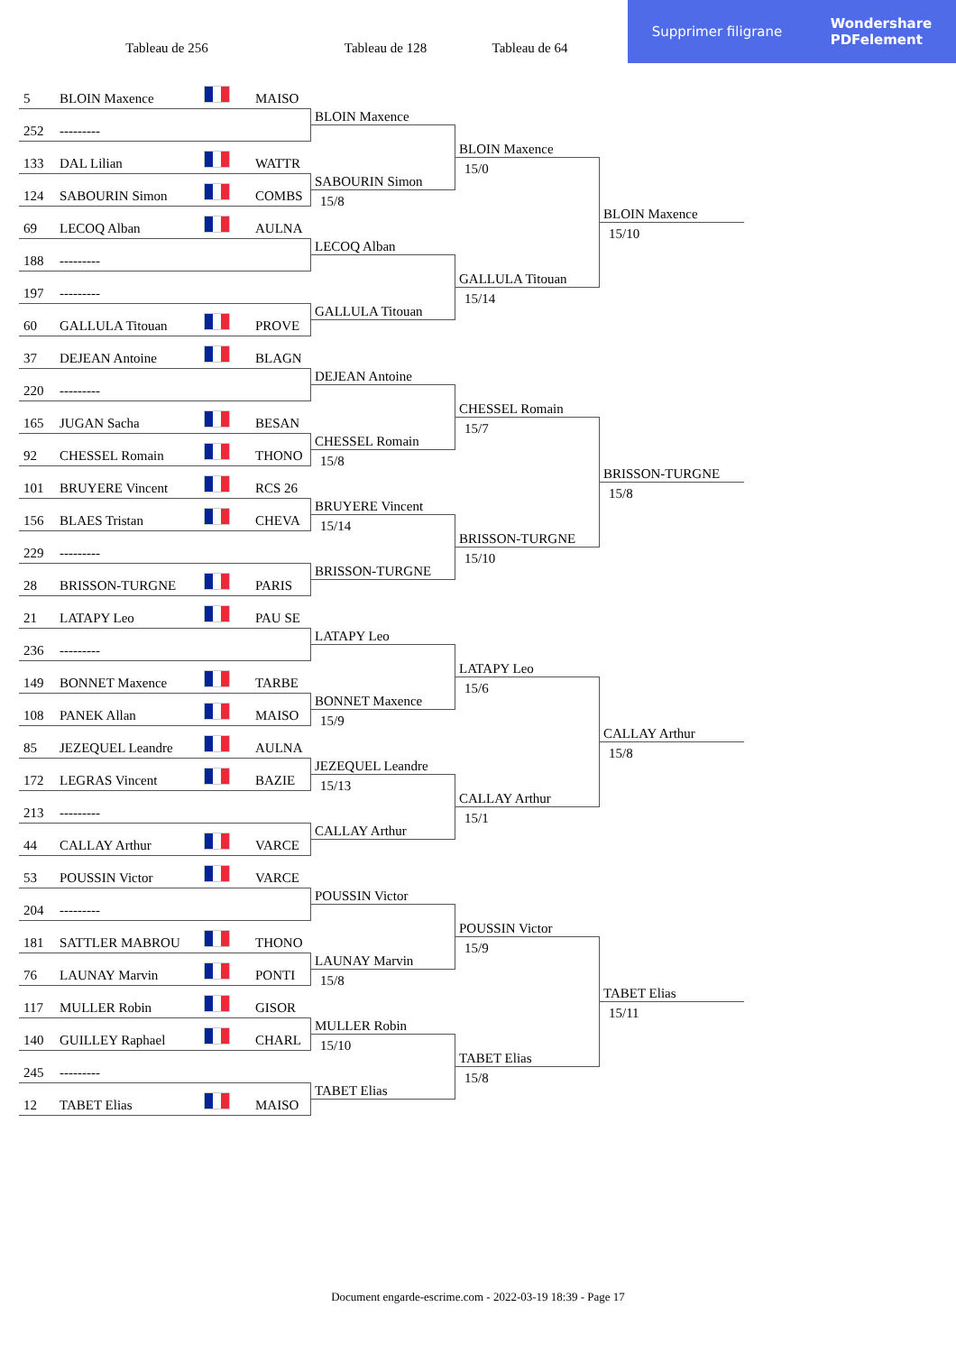Tableau de 256 Tableau de 128
Tableau de 64
Supprimer filigrane Wondershare
PDFelement
5 BLOIN Maxence MAISO
252 ---------
133 DAL Lilian WATTR
124 SABOURIN Simon COMBS
69 LECOQ Alban AULNA
188 ---------
197 ---------
60 GALLULA Titouan PROVE
37 DEJEAN Antoine BLAGN
220 ---------
165 JUGAN Sacha BESAN
92 CHESSEL Romain THONO
101 BRUYERE Vincent RCS 26
156 BLAES Tristan CHEVA
229 ---------
28 BRISSON-TURGNE PARIS
21 LATAPY Leo PAU SE
236 ---------
149 BONNET Maxence TARBE
108 PANEK Allan MAISO
85 JEZEQUEL Leandre AULNA
172 LEGRAS Vincent BAZIE
213 ---------
44 CALLAY Arthur VARCE
53 POUSSIN Victor VARCE
204 ---------
181 SATTLER MABROU THONO
76 LAUNAY Marvin PONTI
117 MULLER Robin GISOR
140 GUILLEY Raphael CHARL
245 ---------
12 TABET Elias MAISO
BLOIN Maxence
SABOURIN Simon
15/8
LECOQ Alban
GALLULA Titouan
DEJEAN Antoine
CHESSEL Romain
15/8
BRUYERE Vincent
15/14
BRISSON-TURGNE
LATAPY Leo
BONNET Maxence
15/9
JEZEQUEL Leandre
15/13
CALLAY Arthur
POUSSIN Victor
LAUNAY Marvin
15/8
MULLER Robin
15/10
TABET Elias
BLOIN Maxence
15/0
GALLULA Titouan
15/14
CHESSEL Romain
15/7
BRISSON-TURGNE
15/10
LATAPY Leo
15/6
CALLAY Arthur
15/1
POUSSIN Victor
15/9
TABET Elias
15/8
BLOIN Maxence
15/10
BRISSON-TURGNE
15/8
CALLAY Arthur
15/8
TABET Elias
15/11
Document engarde-escrime.com - 2022-03-19 18:39 - Page 17